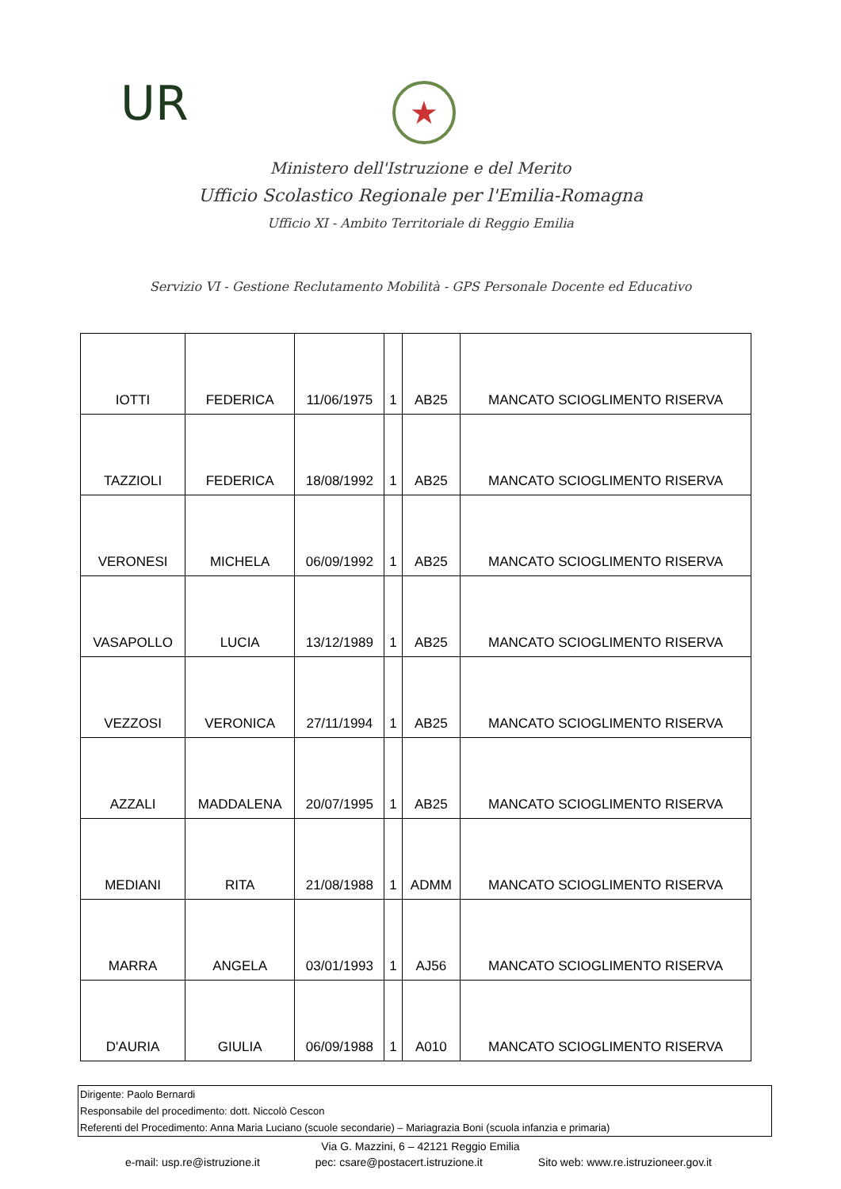UR ★
Ministero dell'Istruzione e del Merito
Ufficio Scolastico Regionale per l'Emilia-Romagna
Ufficio XI - Ambito Territoriale di Reggio Emilia
Servizio VI - Gestione Reclutamento Mobilità - GPS Personale Docente ed Educativo
| IOTTI | FEDERICA | 11/06/1975 | 1 | AB25 | MANCATO SCIOGLIMENTO RISERVA |
| TAZZIOLI | FEDERICA | 18/08/1992 | 1 | AB25 | MANCATO SCIOGLIMENTO RISERVA |
| VERONESI | MICHELA | 06/09/1992 | 1 | AB25 | MANCATO SCIOGLIMENTO RISERVA |
| VASAPOLLO | LUCIA | 13/12/1989 | 1 | AB25 | MANCATO SCIOGLIMENTO RISERVA |
| VEZZOSI | VERONICA | 27/11/1994 | 1 | AB25 | MANCATO SCIOGLIMENTO RISERVA |
| AZZALI | MADDALENA | 20/07/1995 | 1 | AB25 | MANCATO SCIOGLIMENTO RISERVA |
| MEDIANI | RITA | 21/08/1988 | 1 | ADMM | MANCATO SCIOGLIMENTO RISERVA |
| MARRA | ANGELA | 03/01/1993 | 1 | AJ56 | MANCATO SCIOGLIMENTO RISERVA |
| D'AURIA | GIULIA | 06/09/1988 | 1 | A010 | MANCATO SCIOGLIMENTO RISERVA |
Dirigente: Paolo Bernardi
Responsabile del procedimento: dott. Niccolò Cescon
Referenti del Procedimento: Anna Maria Luciano (scuole secondarie) – Mariagrazia Boni (scuola infanzia e primaria)
Via G. Mazzini, 6 – 42121 Reggio Emilia
e-mail: usp.re@istruzione.it pec: csare@postacert.istruzione.it Sito web: www.re.istruzioneer.gov.it